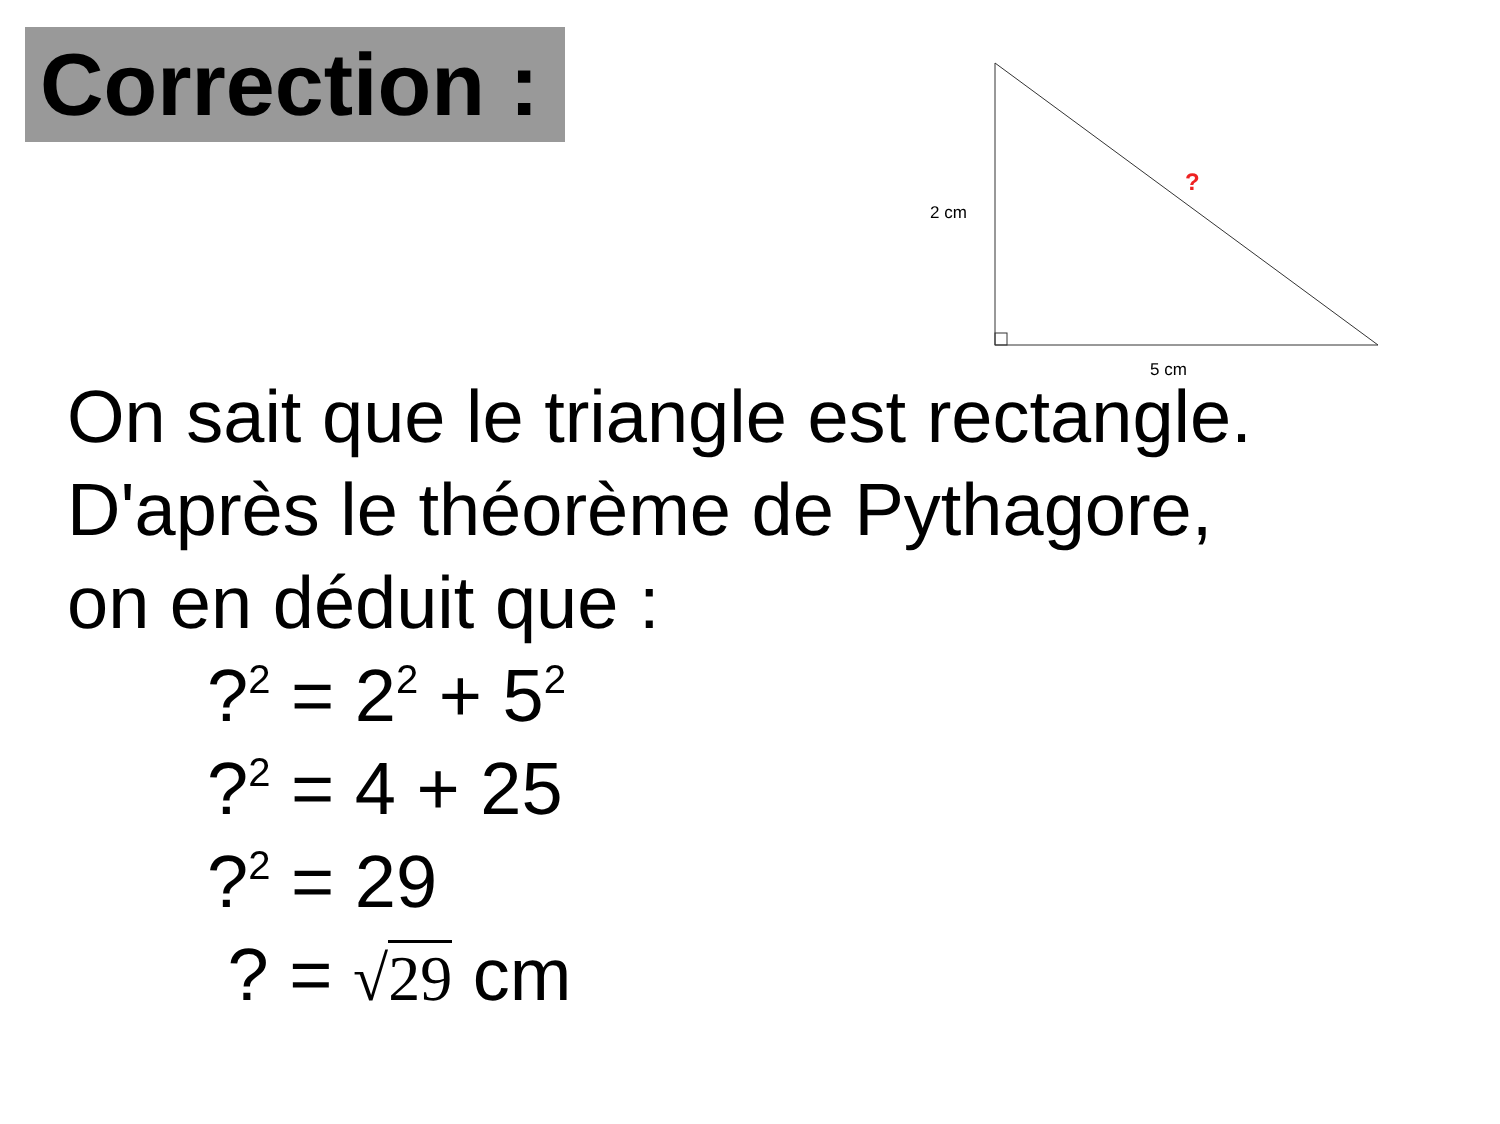Correction :
2 cm
5 cm
?
On sait que le triangle est rectangle.
D'après le théorème de Pythagore,
on en déduit que :
?<sup>2</sup> = 2<sup>2</sup> + 5<sup>2</sup>
?<sup>2</sup> = 4 + 25
?<sup>2</sup> = 29
? = √29 cm